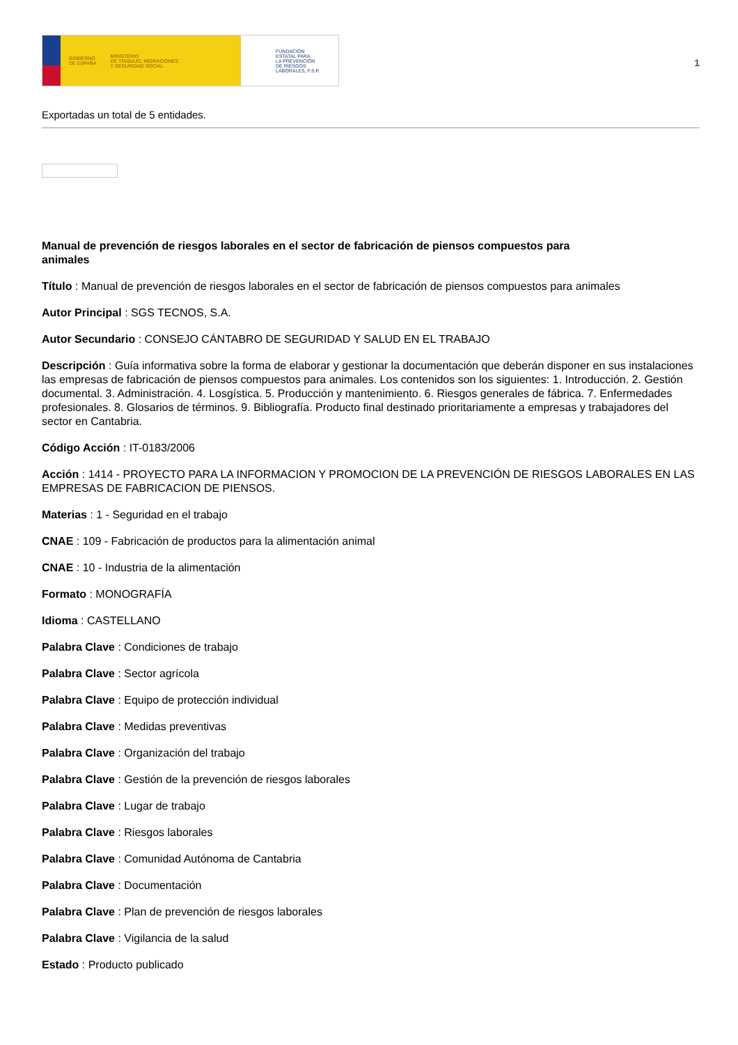GOBIERNO
DE ESPAÑA MINISTERIO
DE TRABAJO, MIGRACIONES
Y SEGURIDAD SOCIAL
FUNDACIÓN
ESTATAL PARA
LA PREVENCIÓN
DE RIESGOS
LABORALES, F.S.P.
1
Exportadas un total de 5 entidades.
Manual de prevención de riesgos laborales en el sector de fabricación de piensos compuestos para animales
Título : Manual de prevención de riesgos laborales en el sector de fabricación de piensos compuestos para animales
Autor Principal : SGS TECNOS, S.A.
Autor Secundario : CONSEJO CÁNTABRO DE SEGURIDAD Y SALUD EN EL TRABAJO
Descripción : Guía informativa sobre la forma de elaborar y gestionar la documentación que deberán disponer en sus instalaciones las empresas de fabricación de piensos compuestos para animales. Los contenidos son los siguientes: 1. Introducción. 2. Gestión documental. 3. Administración. 4. Losgística. 5. Producción y mantenimiento. 6. Riesgos generales de fábrica. 7. Enfermedades profesionales. 8. Glosarios de términos. 9. Bibliografía. Producto final destinado prioritariamente a empresas y trabajadores del sector en Cantabria.
Código Acción : IT-0183/2006
Acción : 1414 - PROYECTO PARA LA INFORMACION Y PROMOCION DE LA PREVENCIÓN DE RIESGOS LABORALES EN LAS EMPRESAS DE FABRICACION DE PIENSOS.
Materias : 1 - Seguridad en el trabajo
CNAE : 109 - Fabricación de productos para la alimentación animal
CNAE : 10 - Industria de la alimentación
Formato : MONOGRAFÍA
Idioma : CASTELLANO
Palabra Clave : Condiciones de trabajo
Palabra Clave : Sector agrícola
Palabra Clave : Equipo de protección individual
Palabra Clave : Medidas preventivas
Palabra Clave : Organización del trabajo
Palabra Clave : Gestión de la prevención de riesgos laborales
Palabra Clave : Lugar de trabajo
Palabra Clave : Riesgos laborales
Palabra Clave : Comunidad Autónoma de Cantabria
Palabra Clave : Documentación
Palabra Clave : Plan de prevención de riesgos laborales
Palabra Clave : Vigilancia de la salud
Estado : Producto publicado